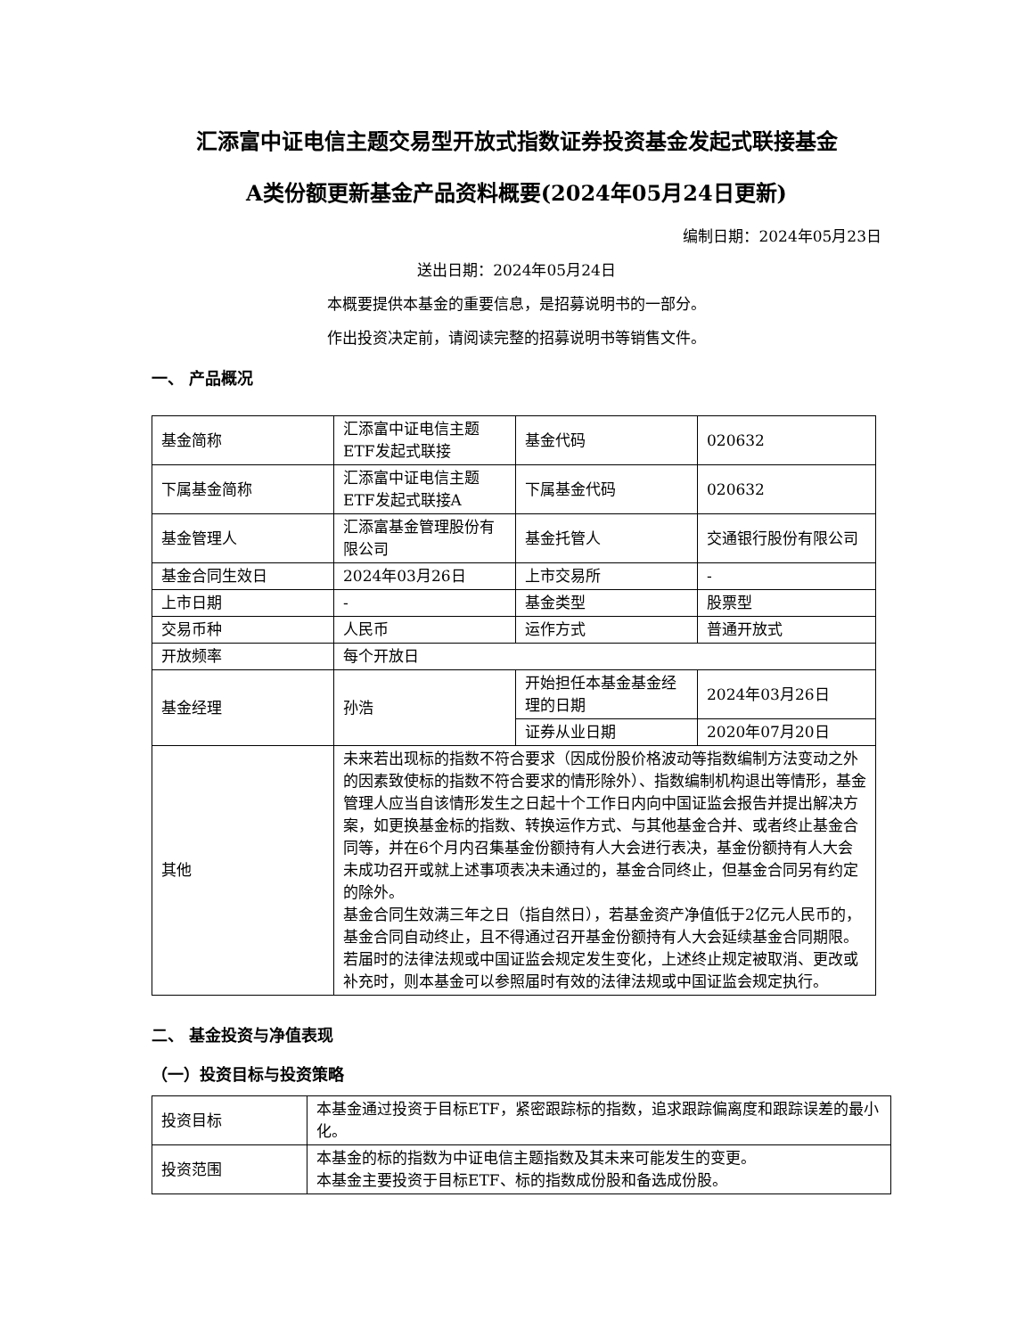汇添富中证电信主题交易型开放式指数证券投资基金发起式联接基金
A类份额更新基金产品资料概要(2024年05月24日更新)
编制日期：2024年05月23日
送出日期：2024年05月24日
本概要提供本基金的重要信息，是招募说明书的一部分。
作出投资决定前，请阅读完整的招募说明书等销售文件。
一、 产品概况
| 基金简称 | 汇添富中证电信主题ETF发起式联接 | 基金代码 | 020632 |
| 下属基金简称 | 汇添富中证电信主题ETF发起式联接A | 下属基金代码 | 020632 |
| 基金管理人 | 汇添富基金管理股份有限公司 | 基金托管人 | 交通银行股份有限公司 |
| 基金合同生效日 | 2024年03月26日 | 上市交易所 | - |
| 上市日期 | - | 基金类型 | 股票型 |
| 交易币种 | 人民币 | 运作方式 | 普通开放式 |
| 开放频率 | 每个开放日 | | |
| 基金经理 | 孙浩 | 开始担任本基金基金经理的日期 | 2024年03月26日 |
| | | 证券从业日期 | 2020年07月20日 |
| 其他 | 未来若出现标的指数不符合要求（因成份股价格波动等指数编制方法变动之外的因素致使标的指数不符合要求的情形除外）、指数编制机构退出等情形，基金管理人应当自该情形发生之日起十个工作日内向中国证监会报告并提出解决方案，如更换基金标的指数、转换运作方式、与其他基金合并、或者终止基金合同等，并在6个月内召集基金份额持有人大会进行表决，基金份额持有人大会未成功召开或就上述事项表决未通过的，基金合同终止，但基金合同另有约定的除外。 基金合同生效满三年之日（指自然日），若基金资产净值低于2亿元人民币的，基金合同自动终止，且不得通过召开基金份额持有人大会延续基金合同期限。若届时的法律法规或中国证监会规定发生变化，上述终止规定被取消、更改或补充时，则本基金可以参照届时有效的法律法规或中国证监会规定执行。 | | |
二、 基金投资与净值表现
（一）投资目标与投资策略
| 投资目标 | 本基金通过投资于目标ETF，紧密跟踪标的指数，追求跟踪偏离度和跟踪误差的最小化。 |
| 投资范围 | 本基金的标的指数为中证电信主题指数及其未来可能发生的变更。 本基金主要投资于目标ETF、标的指数成份股和备选成份股。 |